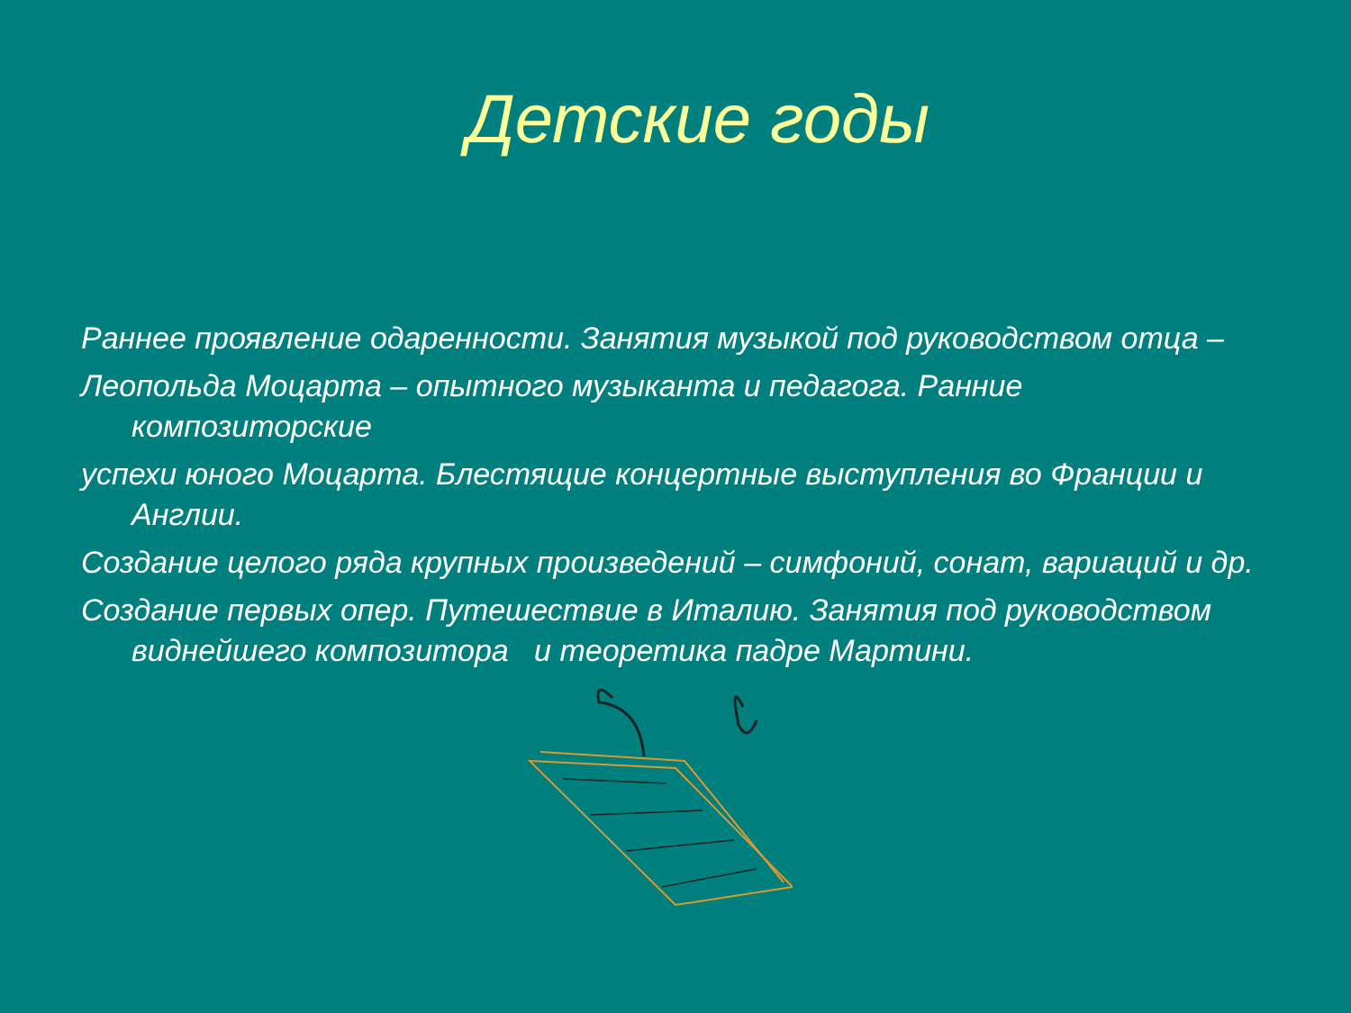Детские годы
Раннее проявление одаренности. Занятия музыкой под руководством отца –
Леопольда Моцарта – опытного музыканта и педагога. Ранние композиторские
успехи юного Моцарта. Блестящие концертные выступления во Франции и Англии.
Создание целого ряда крупных произведений – симфоний, сонат, вариаций и др.
Создание первых опер. Путешествие в Италию. Занятия под руководством виднейшего композитора и теоретика падре Мартини.